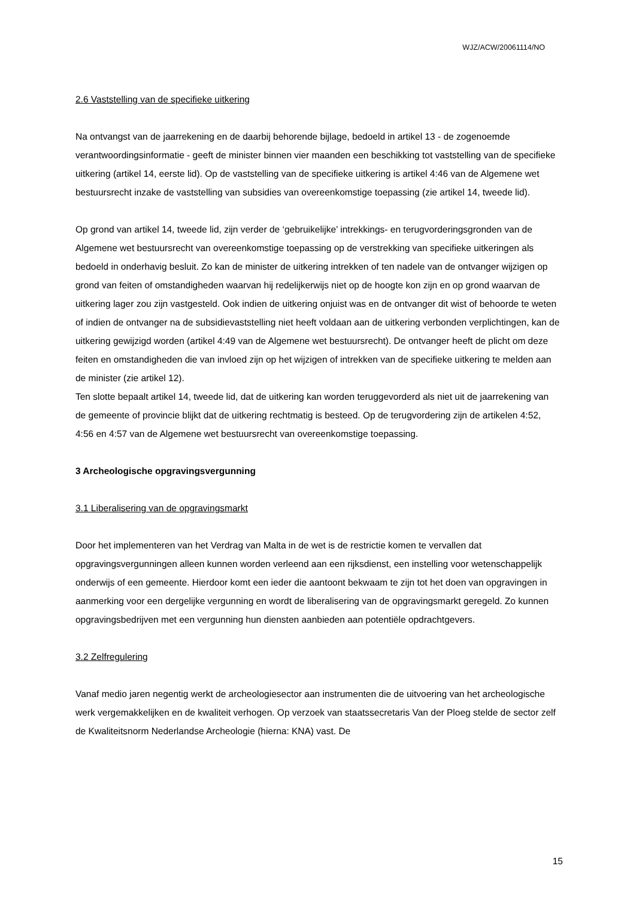WJZ/ACW/20061114/NO
2.6 Vaststelling van de specifieke uitkering
Na ontvangst van de jaarrekening en de daarbij behorende bijlage, bedoeld in artikel 13 - de zogenoemde verantwoordingsinformatie - geeft de minister binnen vier maanden een beschikking tot vaststelling van de specifieke uitkering (artikel 14, eerste lid). Op de vaststelling van de specifieke uitkering is artikel 4:46 van de Algemene wet bestuursrecht inzake de vaststelling van subsidies van overeenkomstige toepassing (zie artikel 14, tweede lid).
Op grond van artikel 14, tweede lid, zijn verder de ‘gebruikelijke’ intrekkings- en terugvorderingsgronden van de Algemene wet bestuursrecht van overeenkomstige toepassing op de verstrekking van specifieke uitkeringen als bedoeld in onderhavig besluit. Zo kan de minister de uitkering intrekken of ten nadele van de ontvanger wijzigen op grond van feiten of omstandigheden waarvan hij redelijkerwijs niet op de hoogte kon zijn en op grond waarvan de uitkering lager zou zijn vastgesteld. Ook indien de uitkering onjuist was en de ontvanger dit wist of behoorde te weten of indien de ontvanger na de subsidievaststelling niet heeft voldaan aan de uitkering verbonden verplichtingen, kan de uitkering gewijzigd worden (artikel 4:49 van de Algemene wet bestuursrecht). De ontvanger heeft de plicht om deze feiten en omstandigheden die van invloed zijn op het wijzigen of intrekken van de specifieke uitkering te melden aan de minister (zie artikel 12).
Ten slotte bepaalt artikel 14, tweede lid, dat de uitkering kan worden teruggevorderd als niet uit de jaarrekening van de gemeente of provincie blijkt dat de uitkering rechtmatig is besteed. Op de terugvordering zijn de artikelen 4:52, 4:56 en 4:57 van de Algemene wet bestuursrecht van overeenkomstige toepassing.
3 Archeologische opgravingsvergunning
3.1 Liberalisering van de opgravingsmarkt
Door het implementeren van het Verdrag van Malta in de wet is de restrictie komen te vervallen dat opgravingsvergunningen alleen kunnen worden verleend aan een rijksdienst, een instelling voor wetenschappelijk onderwijs of een gemeente. Hierdoor komt een ieder die aantoont bekwaam te zijn tot het doen van opgravingen in aanmerking voor een dergelijke vergunning en wordt de liberalisering van de opgravingsmarkt geregeld. Zo kunnen opgravingsbedrijven met een vergunning hun diensten aanbieden aan potentiële opdrachtgevers.
3.2 Zelfregulering
Vanaf medio jaren negentig werkt de archeologiesector aan instrumenten die de uitvoering van het archeologische werk vergemakkelijken en de kwaliteit verhogen. Op verzoek van staatssecretaris Van der Ploeg stelde de sector zelf de Kwaliteitsnorm Nederlandse Archeologie (hierna: KNA) vast. De
15